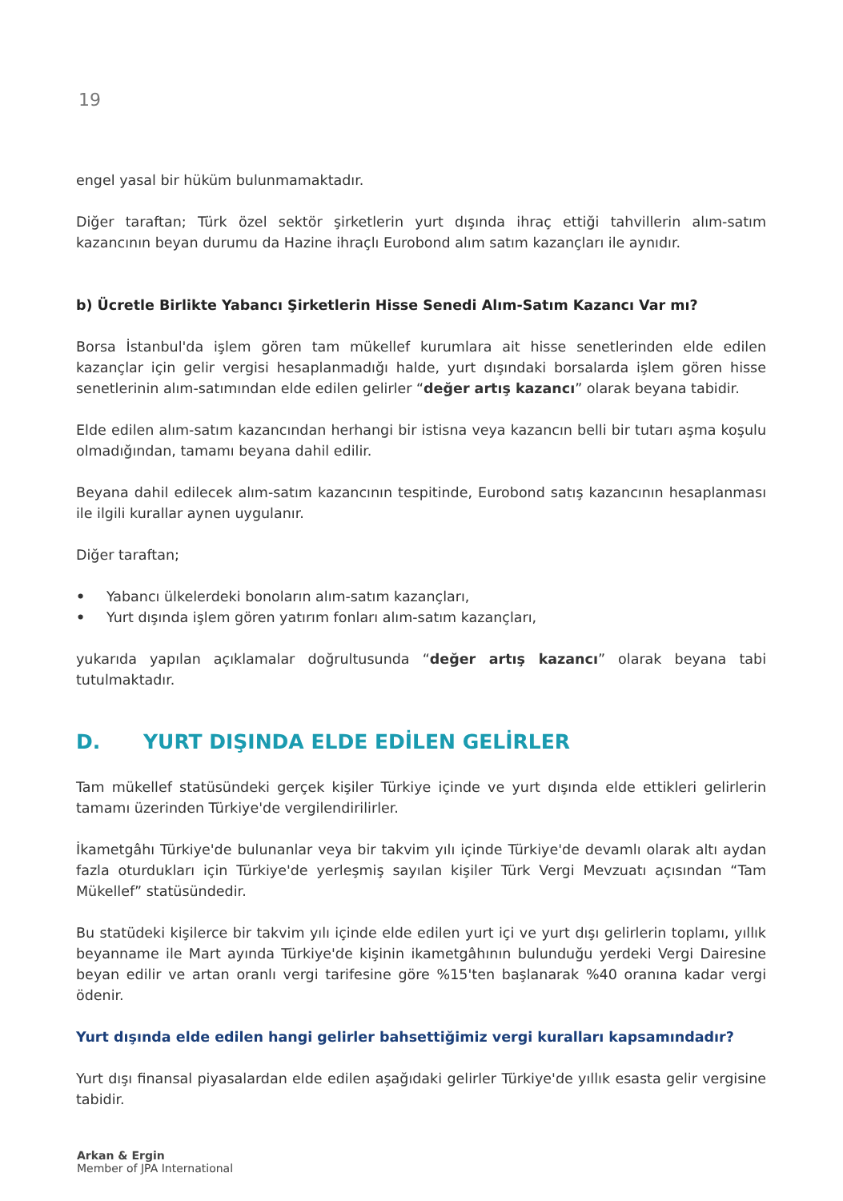19
engel yasal bir hüküm bulunmamaktadır.
Diğer taraftan; Türk özel sektör şirketlerin yurt dışında ihraç ettiği tahvillerin alım-satım kazancının beyan durumu da Hazine ihraçlı Eurobond alım satım kazançları ile aynıdır.
b) Ücretle Birlikte Yabancı Şirketlerin Hisse Senedi Alım-Satım Kazancı Var mı?
Borsa İstanbul'da işlem gören tam mükellef kurumlara ait hisse senetlerinden elde edilen kazançlar için gelir vergisi hesaplanmadığı halde, yurt dışındaki borsalarda işlem gören hisse senetlerinin alım-satımından elde edilen gelirler “değer artış kazancı” olarak beyana tabidir.
Elde edilen alım-satım kazancından herhangi bir istisna veya kazancın belli bir tutarı aşma koşulu olmadığından, tamamı beyana dahil edilir.
Beyana dahil edilecek alım-satım kazancının tespitinde, Eurobond satış kazancının hesaplanması ile ilgili kurallar aynen uygulanır.
Diğer taraftan;
• Yabancı ülkelerdeki bonoların alım-satım kazançları,
• Yurt dışında işlem gören yatırım fonları alım-satım kazançları,
yukarıda yapılan açıklamalar doğrultusunda “değer artış kazancı” olarak beyana tabi tutulmaktadır.
D. YURT DIŞINDA ELDE EDİLEN GELİRLER
Tam mükellef statüsündeki gerçek kişiler Türkiye içinde ve yurt dışında elde ettikleri gelirlerin tamamı üzerinden Türkiye'de vergilendirilirler.
İkametgâhı Türkiye'de bulunanlar veya bir takvim yılı içinde Türkiye'de devamlı olarak altı aydan fazla oturdukları için Türkiye'de yerleşmiş sayılan kişiler Türk Vergi Mevzuatı açısından “Tam Mükellef” statüsündedir.
Bu statüdeki kişilerce bir takvim yılı içinde elde edilen yurt içi ve yurt dışı gelirlerin toplamı, yıllık beyanname ile Mart ayında Türkiye'de kişinin ikametgâhının bulunduğu yerdeki Vergi Dairesine beyan edilir ve artan oranlı vergi tarifesine göre %15'ten başlanarak %40 oranına kadar vergi ödenir.
Yurt dışında elde edilen hangi gelirler bahsettiğimiz vergi kuralları kapsamındadır?
Yurt dışı finansal piyasalardan elde edilen aşağıdaki gelirler Türkiye'de yıllık esasta gelir vergisine tabidir.
Arkan & Ergin
Member of JPA International